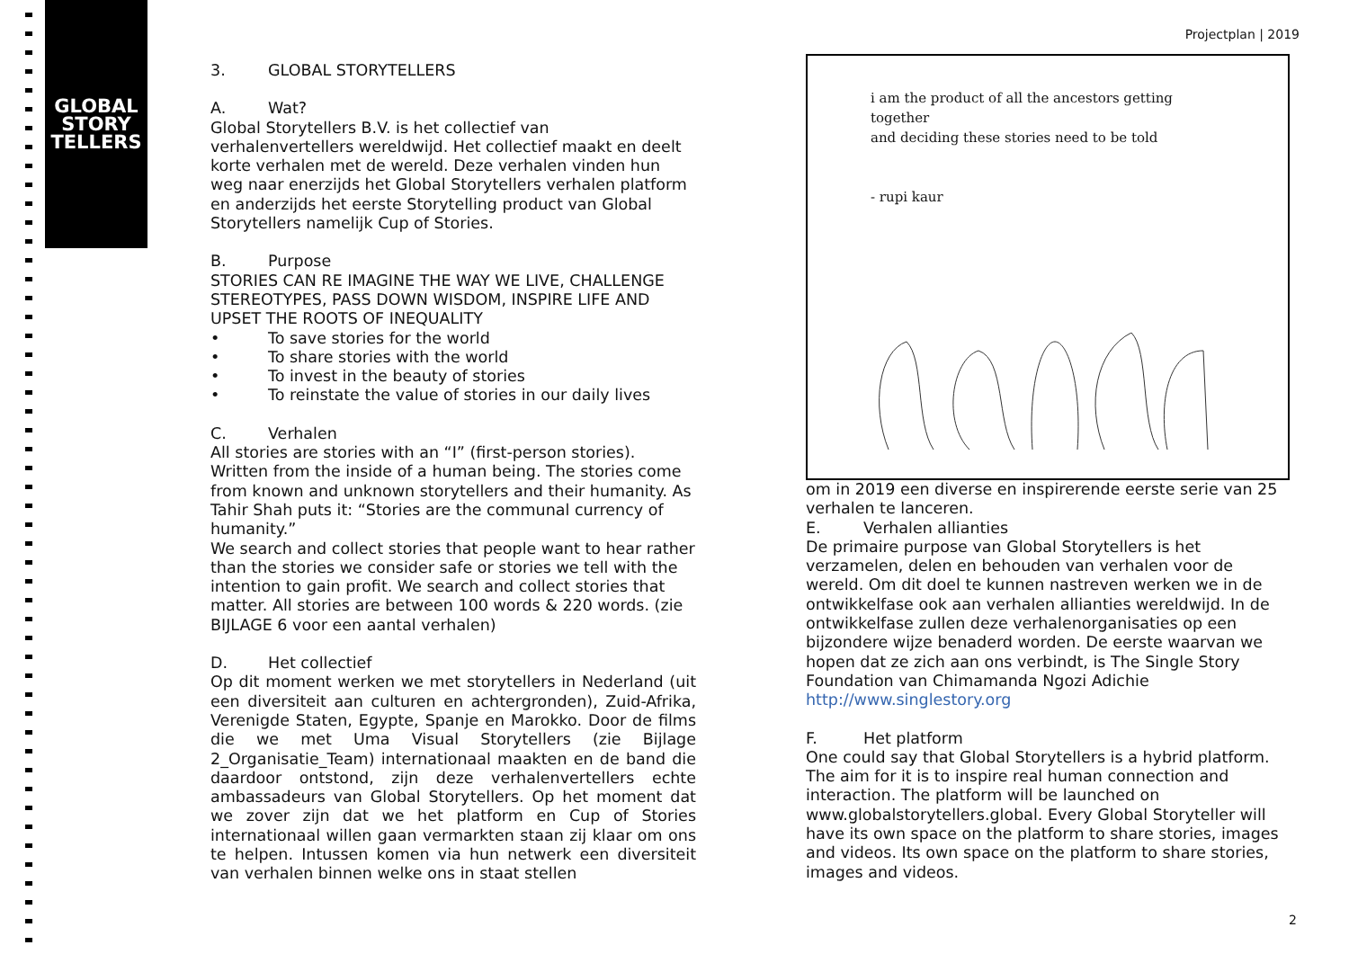GLOBAL
STORY
TELLERS
Projectplan | 2019
3. GLOBAL STORYTELLERS
A. Wat?
Global Storytellers B.V. is het collectief van verhalenvertellers wereldwijd. Het collectief maakt en deelt korte verhalen met de wereld. Deze verhalen vinden hun weg naar enerzijds het Global Storytellers verhalen platform en anderzijds het eerste Storytelling product van Global Storytellers namelijk Cup of Stories.
B. Purpose
STORIES CAN RE IMAGINE THE WAY WE LIVE, CHALLENGE STEREOTYPES, PASS DOWN WISDOM, INSPIRE LIFE AND UPSET THE ROOTS OF INEQUALITY
• To save stories for the world
• To share stories with the world
• To invest in the beauty of stories
• To reinstate the value of stories in our daily lives
C. Verhalen
All stories are stories with an “I” (first-person stories). Written from the inside of a human being. The stories come from known and unknown storytellers and their humanity. As Tahir Shah puts it: “Stories are the communal currency of humanity.”
We search and collect stories that people want to hear rather than the stories we consider safe or stories we tell with the intention to gain profit. We search and collect stories that matter. All stories are between 100 words & 220 words. (zie BIJLAGE 6 voor een aantal verhalen)
D. Het collectief
Op dit moment werken we met storytellers in Nederland (uit een diversiteit aan culturen en achtergronden), Zuid-Afrika, Verenigde Staten, Egypte, Spanje en Marokko. Door de films die we met Uma Visual Storytellers (zie Bijlage 2_Organisatie_Team) internationaal maakten en de band die daardoor ontstond, zijn deze verhalenvertellers echte ambassadeurs van Global Storytellers. Op het moment dat we zover zijn dat we het platform en Cup of Stories internationaal willen gaan vermarkten staan zij klaar om ons te helpen. Intussen komen via hun netwerk een diversiteit van verhalen binnen welke ons in staat stellen
i am the product of all the ancestors getting together
and deciding these stories need to be told
- rupi kaur
om in 2019 een diverse en inspirerende eerste serie van 25 verhalen te lanceren.
E. Verhalen allianties
De primaire purpose van Global Storytellers is het verzamelen, delen en behouden van verhalen voor de wereld. Om dit doel te kunnen nastreven werken we in de ontwikkelfase ook aan verhalen allianties wereldwijd. In de ontwikkelfase zullen deze verhalenorganisaties op een bijzondere wijze benaderd worden. De eerste waarvan we hopen dat ze zich aan ons verbindt, is The Single Story Foundation van Chimamanda Ngozi Adichie http://www.singlestory.org
F. Het platform
One could say that Global Storytellers is a hybrid platform. The aim for it is to inspire real human connection and interaction. The platform will be launched on www.globalstorytellers.global. Every Global Storyteller will have its own space on the platform to share stories, images and videos. Its own space on the platform to share stories, images and videos.
2